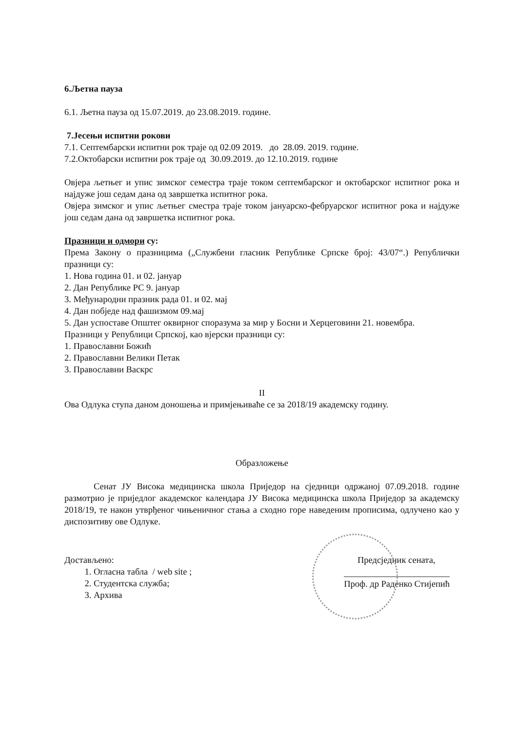6.Љетна пауза
6.1. Љетна пауза од 15.07.2019. до 23.08.2019. године.
7.Јесењи испитни рокови
7.1. Септембарски испитни рок траје од 02.09 2019. до 28.09. 2019. године.
7.2.Октобарски испитни рок траје од 30.09.2019. до 12.10.2019. године
Овјера љетњег и упис зимског семестра траје током септембарског и октобарског испитног рока и најдуже још седам дана од завршетка испитног рока.
Овјера зимског и упис љетњег сместра траје током јануарско-фебруарског испитног рока и најдуже још седам дана од завршетка испитног рока.
Празници и одмори су:
Према Закону о празницима („Службени гласник Републике Српске број: 43/07“.) Републички празници су:
1. Нова година 01. и 02. јануар
2. Дан Републике РС 9. јануар
3. Међународни празник рада 01. и 02. мај
4. Дан побједе над фашизмом 09.мај
5. Дан успоставе Општег оквирног споразума за мир у Босни и Херцеговини 21. новембра.
Празници у Републици Српској, као вјерски празници су:
1. Православни Божић
2. Православни Велики Петак
3. Православни Васкрс
II
Ова Одлука ступа даном доношења и примјењиваће се за 2018/19 академску годину.
Образложење
Сенат ЈУ Висока медицинска школа Приједор на сједници одржаној 07.09.2018. године размотрио је приједлог академског календара ЈУ Висока медицинска школа Приједор за академску 2018/19, те након утврђеног чињеничног стања а сходно горе наведеним прописима, одлучено као у диспозитиву ове Одлуке.
Достављено:
1. Огласна табла / web site ;
2. Студентска служба;
3. Архива
Предсједник сената,
Проф. др Раденко Стијепић